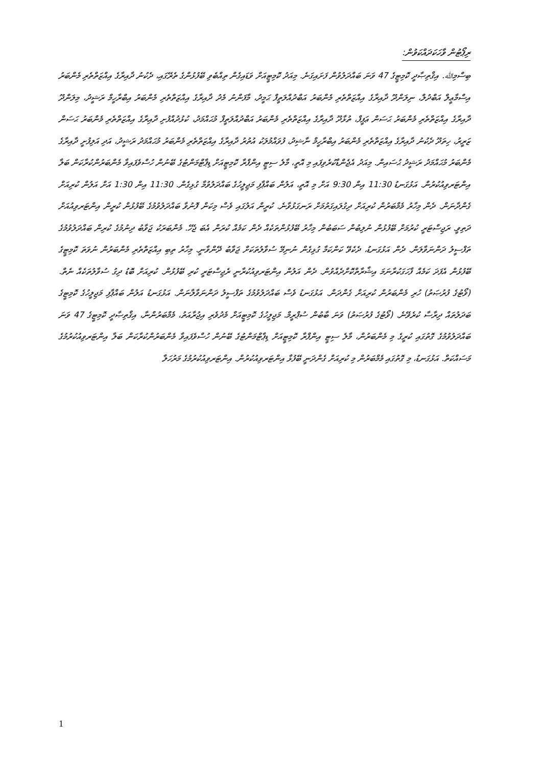ރިޕޯޓުން ވާހަކަދައްކަވުން:
ބިސްމިﷲ. އިޤްތިޞާދީ ކޮމިޓީގެ 47 ވަނަ ބައްދަލުވުން ފަށައިގަނެ. މިއަދު ކޮމިޓީއަށް ވަޑައިގެން ތިއްބެވި ބޭފުޅުންގެ ތެރޭގައި، ދެކުނު ދާއިރާގެ އިއްޒަތްތެރި މެންބަރު އިސްމާޢީލް އަބްދުލް، ނިލަންދޫ ދާއިރާގެ އިއްޒަތްތެރި މެންބަރު އަބްދުއްލަތީފް ޙަމީދު، މާފަންނު މެދު ދާއިރާގެ އިއްޒަތްތެރި މެންބަރު އިބްރާހީމް ރަޝީދު، މިލަންދޫ ދާއިރާގެ އިއްޒަތްތެރި މެންބަރު ޙަސަން ޢަފީފް، ތުޅާދޫ ދާއިރާގެ އިއްޒަތްތެރި މެންބަރު އަބްދުއްލަތީފް މުޙައްމަދު، ކުޅުދުއްފުށި ދާއިރާގެ އިއްޒަތްތެރި މެންބަރު ޙަސަން ޒަރީރު، ހިތަދޫ ދެކުނު ދާއިރާގެ އިއްޒަތްތެރި މެންބަރު އިބްރާހީމް ނާޝިދު، ފުވައްމުލަކު އުތުރު ދާއިރާގެ އިއްޒަތްތެރި މެންބަރު މުޙައްމަދު ރަޝީދު، އަދި އަލިފުށީ ދާއިރާގެ މެންބަރު މުޙައްމަދު ރަޝީދު ޙުސައިން. މިއަދު އެޖެންޑާކުރެވިފައި މި އޮތީ، މާލެ ސިޓީ އިންފްރާ ކޮމިޓީއަށް ޑިޕާޓްމަންޓުގެ ބޭނުން ހުސްވެފައިވާ މެންބަރުންކުރާކަން ބަލާ އިންޓަރވިއުކުރުން. އަޅުގަނޑު 11:30 އިން 9:30 އަށް މި އޮތީ، އަލުން ބައްޕާފި މަޖިލީހުގެ ބައްދަލުވުމާ ގުޅިގެން. 11:30 އިން 1:30 އަށް އަލުން ކުރިއަށް ގެންދާނަން. ދެން މިހާރު މެމްބަރުން ކުރިއަށް ދިގުލައިގަތުމަށް ރަނގަޅުވާނެ. ކުރީން އަލުގައި ވެސް މިކަން ފޮނުވާ ބައްދަލުވުމުގެ ބޭފުޅުން ކުރީން އިންޓަރވިއުއަށް ދަތިވީ. ރަޖިސްޓަރީ ކުރުމަށް ބޭފުޅުން ނުލިބުން ސަބަބުން މިހާރު ބޭފުޅުންތަކެއް ދެން ކަމެއް ކުރަން އެބަ ޖެހޭ. މެންބަރަކު ޖަވާބު ދިނުމުގެ ކުރިން ބައްދަލުވުމުގެ ތަފްސީލު ދަންނަވާލަން. ދެން އަޅުގަނޑު، ދެކެވޭ ކަންކަމާ ގުޅިގެން ނުނިމޭ ސުވާލުތަކަށް ޖަވާބު ދޭންވާނީ. މިހާރު ތިބި އިއްޒަތްތެރި މެންބަރުން ނުވަތަ ކޮމިޓީގެ ބޭފުޅުން އެފަދަ ކަމެއް ފާހަގަކުރާނަމަ އިޝާރާތްކޮށްދެއްވުން. ދެން އަލުން އިންޓަރވިއުކުރާނީ ރެޖިސްޓަރީ ކުރި ބޭފުޅުން. ކުރިއަށް ބޮޑު ދިގު ސުވާލުތަކެއް ނެތް. (ވޯޓުގެ ފުރުޞަތު) ހުރި މެންބަރުން ކުރިއަށް ގެންދަން. އަޅުގަނޑު ވެސް ބައްދަލުވުމުގެ ތަފްސީލު ދަންނަވާލާނަން. އަޅުގަނޑު އަލުން ބައްޕާފި މަޖިލީހުގެ ކޮމިޓީގެ ބަދަލުތައް ދިރާސާ ކުރެވޭނެ. (ވޯޓުގެ ފުރުޞަތު) ވަނަ ބާބުން ސުޕްރީމް. މަޖިލީހުގެ ކޮމިޓީއަށް މެދުވެރި އިޖުރާއަތު، މެމްބަރުންނާ، އިޤްތިޞާދީ ކޮމިޓީގެ 47 ވަނަ ބައްދަލުވުމުގެ ގޮތުގައި ކުރީގެ މި މެންބަރުން، މާލެ ސިޓީ އިންފްރާ ކޮމިޓީއަށް ޑިޕާޓްމަންޓުގެ ބޭނުން ހުސްވެފައިވާ މެންބަރުންކުރާކަން ބަލާ އިންޓަރވިއުކުރުމުގެ މަސައްކަތް. އަޅުގަނޑު، މި ގޮތުގައި މެމްބަރުން މި ކުރިއަށް ގެންދަނީ ބޭފުޅާ އިންޓަރވިއުކުރުން. އިންޓަރވިއުކުރުމުގެ މަރުހަލާ
1